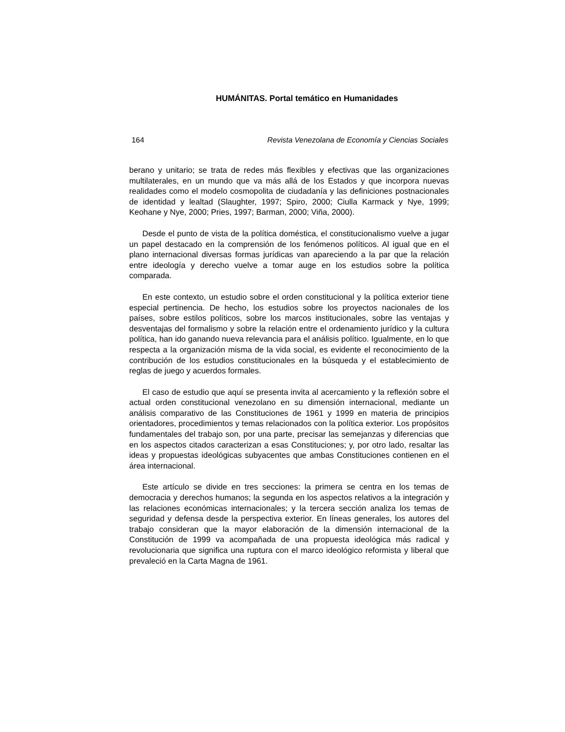HUMÁNITAS. Portal temático en Humanidades
164 Revista Venezolana de Economía y Ciencias Sociales
berano y unitario; se trata de redes más flexibles y efectivas que las organizaciones multilaterales, en un mundo que va más allá de los Estados y que incorpora nuevas realidades como el modelo cosmopolita de ciudadanía y las definiciones postnacionales de identidad y lealtad (Slaughter, 1997; Spiro, 2000; Ciulla Karmack y Nye, 1999; Keohane y Nye, 2000; Pries, 1997; Barman, 2000; Viña, 2000).
Desde el punto de vista de la política doméstica, el constitucionalismo vuelve a jugar un papel destacado en la comprensión de los fenómenos políticos. Al igual que en el plano internacional diversas formas jurídicas van apareciendo a la par que la relación entre ideología y derecho vuelve a tomar auge en los estudios sobre la política comparada.
En este contexto, un estudio sobre el orden constitucional y la política exterior tiene especial pertinencia. De hecho, los estudios sobre los proyectos nacionales de los países, sobre estilos políticos, sobre los marcos institucionales, sobre las ventajas y desventajas del formalismo y sobre la relación entre el ordenamiento jurídico y la cultura política, han ido ganando nueva relevancia para el análisis político. Igualmente, en lo que respecta a la organización misma de la vida social, es evidente el reconocimiento de la contribución de los estudios constitucionales en la búsqueda y el establecimiento de reglas de juego y acuerdos formales.
El caso de estudio que aquí se presenta invita al acercamiento y la reflexión sobre el actual orden constitucional venezolano en su dimensión internacional, mediante un análisis comparativo de las Constituciones de 1961 y 1999 en materia de principios orientadores, procedimientos y temas relacionados con la política exterior. Los propósitos fundamentales del trabajo son, por una parte, precisar las semejanzas y diferencias que en los aspectos citados caracterizan a esas Constituciones; y, por otro lado, resaltar las ideas y propuestas ideológicas subyacentes que ambas Constituciones contienen en el área internacional.
Este artículo se divide en tres secciones: la primera se centra en los temas de democracia y derechos humanos; la segunda en los aspectos relativos a la integración y las relaciones económicas internacionales; y la tercera sección analiza los temas de seguridad y defensa desde la perspectiva exterior. En líneas generales, los autores del trabajo consideran que la mayor elaboración de la dimensión internacional de la Constitución de 1999 va acompañada de una propuesta ideológica más radical y revolucionaria que significa una ruptura con el marco ideológico reformista y liberal que prevaleció en la Carta Magna de 1961.